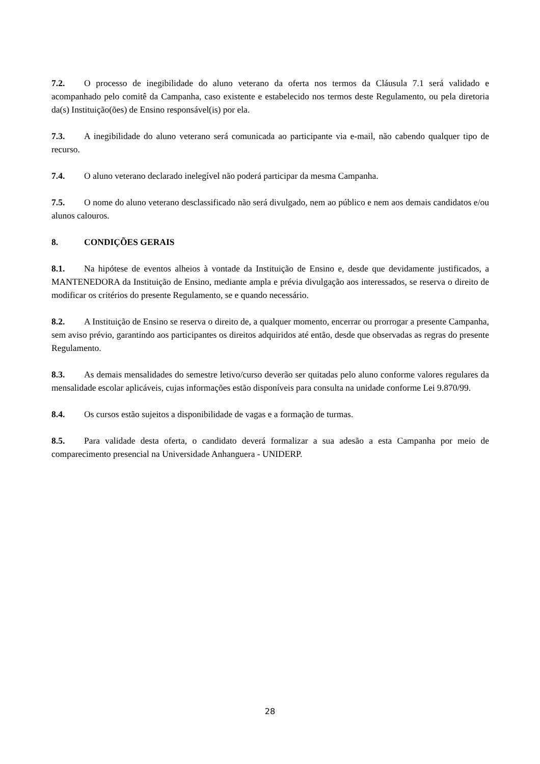7.2. O processo de inegibilidade do aluno veterano da oferta nos termos da Cláusula 7.1 será validado e acompanhado pelo comitê da Campanha, caso existente e estabelecido nos termos deste Regulamento, ou pela diretoria da(s) Instituição(ões) de Ensino responsável(is) por ela.
7.3. A inegibilidade do aluno veterano será comunicada ao participante via e-mail, não cabendo qualquer tipo de recurso.
7.4. O aluno veterano declarado inelegível não poderá participar da mesma Campanha.
7.5. O nome do aluno veterano desclassificado não será divulgado, nem ao público e nem aos demais candidatos e/ou alunos calouros.
8. CONDIÇÕES GERAIS
8.1. Na hipótese de eventos alheios à vontade da Instituição de Ensino e, desde que devidamente justificados, a MANTENEDORA da Instituição de Ensino, mediante ampla e prévia divulgação aos interessados, se reserva o direito de modificar os critérios do presente Regulamento, se e quando necessário.
8.2. A Instituição de Ensino se reserva o direito de, a qualquer momento, encerrar ou prorrogar a presente Campanha, sem aviso prévio, garantindo aos participantes os direitos adquiridos até então, desde que observadas as regras do presente Regulamento.
8.3. As demais mensalidades do semestre letivo/curso deverão ser quitadas pelo aluno conforme valores regulares da mensalidade escolar aplicáveis, cujas informações estão disponíveis para consulta na unidade conforme Lei 9.870/99.
8.4. Os cursos estão sujeitos a disponibilidade de vagas e a formação de turmas.
8.5. Para validade desta oferta, o candidato deverá formalizar a sua adesão a esta Campanha por meio de comparecimento presencial na Universidade Anhanguera - UNIDERP.
28